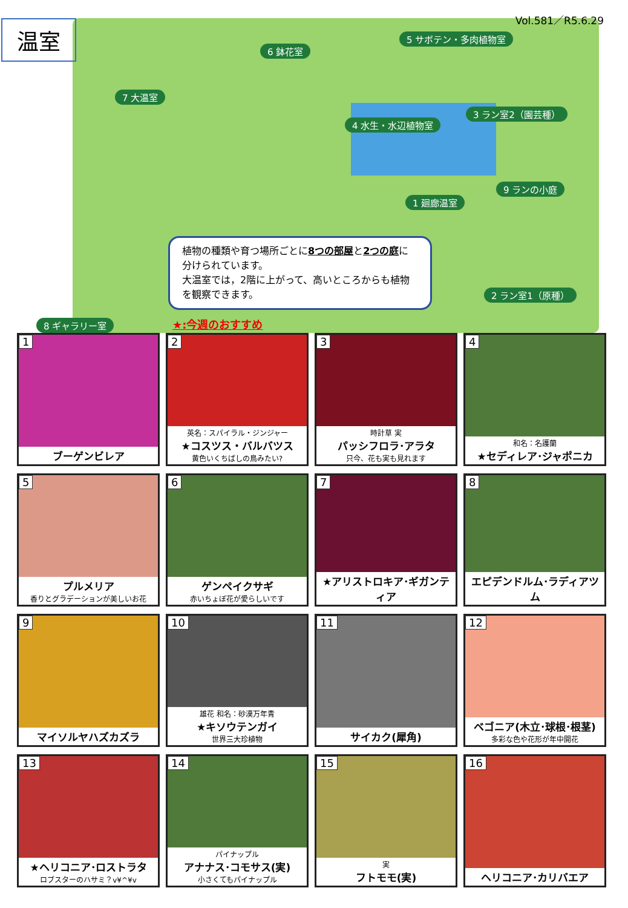温室 Vol.581／R5.6.29
5 サボテン・多肉植物室
6 鉢花室
7 大温室
3 ラン室2（園芸種）
4 水生・水辺植物室
9 ランの小庭
1 廻廊温室
2 ラン室1（原種）
8 ギャラリー室
植物の種類や育つ場所ごとに8つの部屋と2つの庭に分けられています。
大温室では，2階に上がって、高いところからも植物を観察できます。
★:今週のおすすめ
1
ブーゲンビレア
2
英名：スパイラル・ジンジャー
★コスツス・バルバツス
黄色いくちばしの鳥みたい?
3
時計草 実
パッシフロラ･アラタ
只今、花も実も見れます
4
和名：名護蘭
★セディレア･ジャポニカ
5
プルメリア
香りとグラデーションが美しいお花
6
ゲンペイクサギ
赤いちょぼ花が愛らしいです
7
★アリストロキア･ギガンティア
8
エピデンドルム･ラディアツム
9
マイソルヤハズカズラ
10
雄花 和名：砂漠万年青
★キソウテンガイ
世界三大珍植物
11
サイカク(犀角)
12
ベゴニア(木立･球根･根茎)
多彩な色や花形が年中開花
13
★ヘリコニア･ロストラタ
ロブスターのハサミ？v¥^¥v
14
パイナップル
アナナス･コモサス(実)
小さくてもパイナップル
15
実フトモモ(実)
16
ヘリコニア･カリバエア